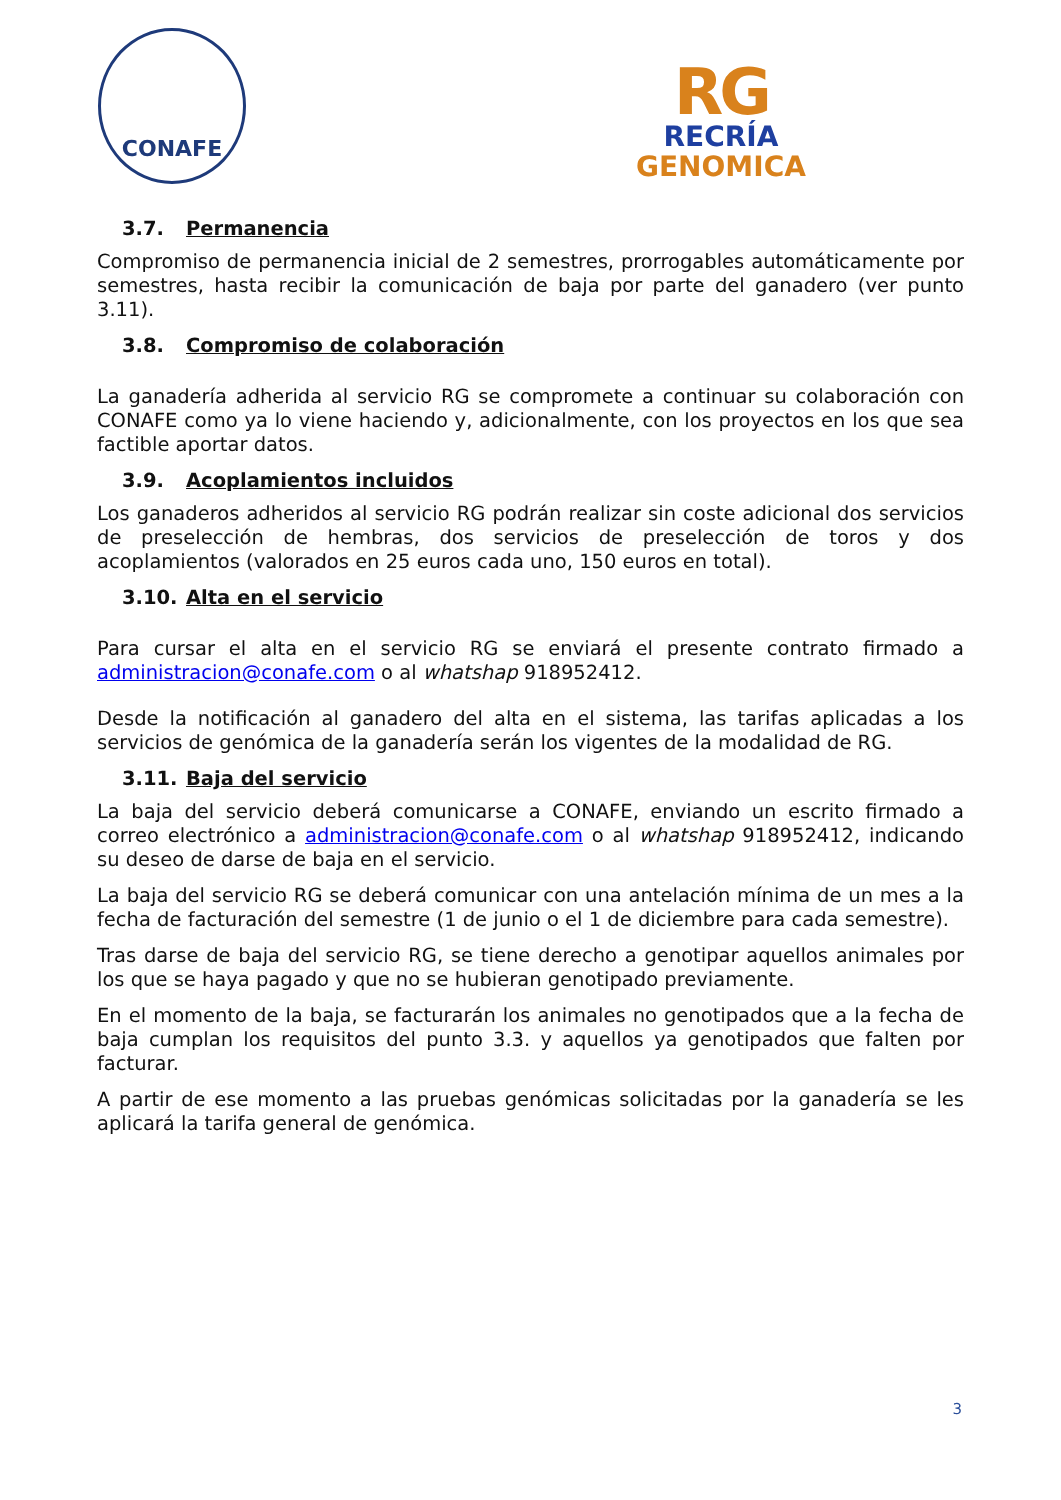CONAFE
RG
RECRÍA
GENOMICA
3.7. Permanencia
Compromiso de permanencia inicial de 2 semestres, prorrogables automáticamente por semestres, hasta recibir la comunicación de baja por parte del ganadero (ver punto 3.11).
3.8. Compromiso de colaboración
La ganadería adherida al servicio RG se compromete a continuar su colaboración con CONAFE como ya lo viene haciendo y, adicionalmente, con los proyectos en los que sea factible aportar datos.
3.9. Acoplamientos incluidos
Los ganaderos adheridos al servicio RG podrán realizar sin coste adicional dos servicios de preselección de hembras, dos servicios de preselección de toros y dos acoplamientos (valorados en 25 euros cada uno, 150 euros en total).
3.10. Alta en el servicio
Para cursar el alta en el servicio RG se enviará el presente contrato firmado a administracion@conafe.com o al whatshap 918952412.
Desde la notificación al ganadero del alta en el sistema, las tarifas aplicadas a los servicios de genómica de la ganadería serán los vigentes de la modalidad de RG.
3.11. Baja del servicio
La baja del servicio deberá comunicarse a CONAFE, enviando un escrito firmado a correo electrónico a administracion@conafe.com o al whatshap 918952412, indicando su deseo de darse de baja en el servicio.
La baja del servicio RG se deberá comunicar con una antelación mínima de un mes a la fecha de facturación del semestre (1 de junio o el 1 de diciembre para cada semestre).
Tras darse de baja del servicio RG, se tiene derecho a genotipar aquellos animales por los que se haya pagado y que no se hubieran genotipado previamente.
En el momento de la baja, se facturarán los animales no genotipados que a la fecha de baja cumplan los requisitos del punto 3.3. y aquellos ya genotipados que falten por facturar.
A partir de ese momento a las pruebas genómicas solicitadas por la ganadería se les aplicará la tarifa general de genómica.
3